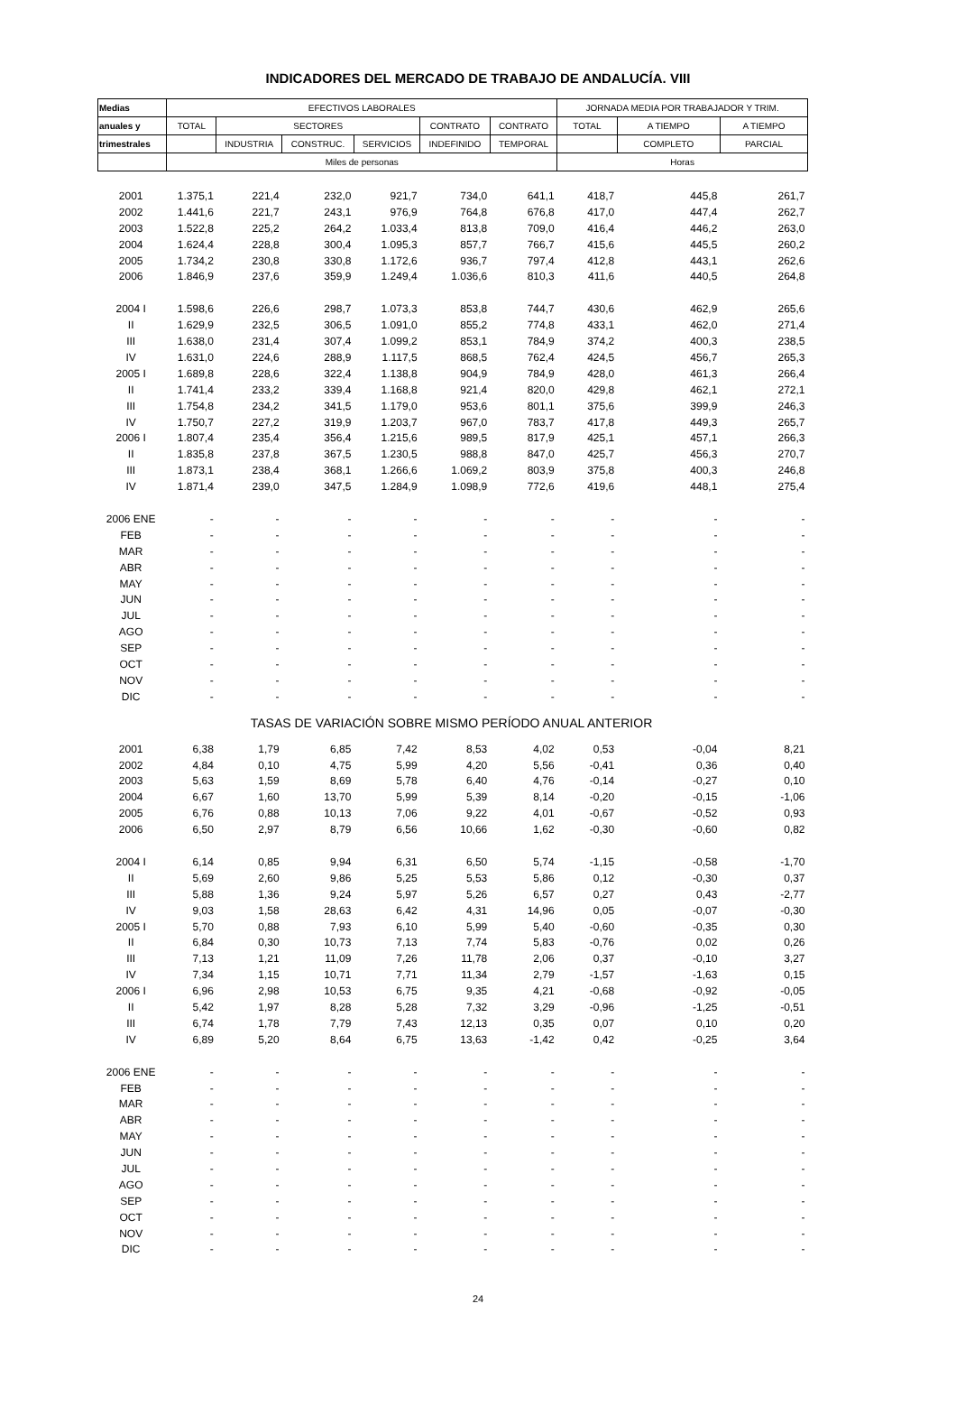INDICADORES DEL MERCADO DE TRABAJO DE ANDALUCÍA. VIII
| Medias | EFECTIVOS LABORALES | | | | | | JORNADA MEDIA POR TRABAJADOR Y TRIM. | | |
| --- | --- | --- | --- | --- | --- | --- | --- | --- | --- |
| anuales y | TOTAL | SECTORES | | | CONTRATO | CONTRATO | TOTAL | A TIEMPO | A TIEMPO |
| trimestrales | | INDUSTRIA | CONSTRUC. | SERVICIOS | INDEFINIDO | TEMPORAL | | COMPLETO | PARCIAL |
| | Miles de personas | | | | | | Horas | | |
| 2001 | 1.375,1 | 221,4 | 232,0 | 921,7 | 734,0 | 641,1 | 418,7 | 445,8 | 261,7 |
| 2002 | 1.441,6 | 221,7 | 243,1 | 976,9 | 764,8 | 676,8 | 417,0 | 447,4 | 262,7 |
| 2003 | 1.522,8 | 225,2 | 264,2 | 1.033,4 | 813,8 | 709,0 | 416,4 | 446,2 | 263,0 |
| 2004 | 1.624,4 | 228,8 | 300,4 | 1.095,3 | 857,7 | 766,7 | 415,6 | 445,5 | 260,2 |
| 2005 | 1.734,2 | 230,8 | 330,8 | 1.172,6 | 936,7 | 797,4 | 412,8 | 443,1 | 262,6 |
| 2006 | 1.846,9 | 237,6 | 359,9 | 1.249,4 | 1.036,6 | 810,3 | 411,6 | 440,5 | 264,8 |
| 2004 I | 1.598,6 | 226,6 | 298,7 | 1.073,3 | 853,8 | 744,7 | 430,6 | 462,9 | 265,6 |
| II | 1.629,9 | 232,5 | 306,5 | 1.091,0 | 855,2 | 774,8 | 433,1 | 462,0 | 271,4 |
| III | 1.638,0 | 231,4 | 307,4 | 1.099,2 | 853,1 | 784,9 | 374,2 | 400,3 | 238,5 |
| IV | 1.631,0 | 224,6 | 288,9 | 1.117,5 | 868,5 | 762,4 | 424,5 | 456,7 | 265,3 |
| 2005 I | 1.689,8 | 228,6 | 322,4 | 1.138,8 | 904,9 | 784,9 | 428,0 | 461,3 | 266,4 |
| II | 1.741,4 | 233,2 | 339,4 | 1.168,8 | 921,4 | 820,0 | 429,8 | 462,1 | 272,1 |
| III | 1.754,8 | 234,2 | 341,5 | 1.179,0 | 953,6 | 801,1 | 375,6 | 399,9 | 246,3 |
| IV | 1.750,7 | 227,2 | 319,9 | 1.203,7 | 967,0 | 783,7 | 417,8 | 449,3 | 265,7 |
| 2006 I | 1.807,4 | 235,4 | 356,4 | 1.215,6 | 989,5 | 817,9 | 425,1 | 457,1 | 266,3 |
| II | 1.835,8 | 237,8 | 367,5 | 1.230,5 | 988,8 | 847,0 | 425,7 | 456,3 | 270,7 |
| III | 1.873,1 | 238,4 | 368,1 | 1.266,6 | 1.069,2 | 803,9 | 375,8 | 400,3 | 246,8 |
| IV | 1.871,4 | 239,0 | 347,5 | 1.284,9 | 1.098,9 | 772,6 | 419,6 | 448,1 | 275,4 |
| 2006 ENE | - | - | - | - | - | - | - | - | - |
| FEB | - | - | - | - | - | - | - | - | - |
| MAR | - | - | - | - | - | - | - | - | - |
| ABR | - | - | - | - | - | - | - | - | - |
| MAY | - | - | - | - | - | - | - | - | - |
| JUN | - | - | - | - | - | - | - | - | - |
| JUL | - | - | - | - | - | - | - | - | - |
| AGO | - | - | - | - | - | - | - | - | - |
| SEP | - | - | - | - | - | - | - | - | - |
| OCT | - | - | - | - | - | - | - | - | - |
| NOV | - | - | - | - | - | - | - | - | - |
| DIC | - | - | - | - | - | - | - | - | - |
| TASAS DE VARIACIÓN SOBRE MISMO PERÍODO ANUAL ANTERIOR | | | | | | | | | |
| 2001 | 6,38 | 1,79 | 6,85 | 7,42 | 8,53 | 4,02 | 0,53 | -0,04 | 8,21 |
| 2002 | 4,84 | 0,10 | 4,75 | 5,99 | 4,20 | 5,56 | -0,41 | 0,36 | 0,40 |
| 2003 | 5,63 | 1,59 | 8,69 | 5,78 | 6,40 | 4,76 | -0,14 | -0,27 | 0,10 |
| 2004 | 6,67 | 1,60 | 13,70 | 5,99 | 5,39 | 8,14 | -0,20 | -0,15 | -1,06 |
| 2005 | 6,76 | 0,88 | 10,13 | 7,06 | 9,22 | 4,01 | -0,67 | -0,52 | 0,93 |
| 2006 | 6,50 | 2,97 | 8,79 | 6,56 | 10,66 | 1,62 | -0,30 | -0,60 | 0,82 |
| 2004 I | 6,14 | 0,85 | 9,94 | 6,31 | 6,50 | 5,74 | -1,15 | -0,58 | -1,70 |
| II | 5,69 | 2,60 | 9,86 | 5,25 | 5,53 | 5,86 | 0,12 | -0,30 | 0,37 |
| III | 5,88 | 1,36 | 9,24 | 5,97 | 5,26 | 6,57 | 0,27 | 0,43 | -2,77 |
| IV | 9,03 | 1,58 | 28,63 | 6,42 | 4,31 | 14,96 | 0,05 | -0,07 | -0,30 |
| 2005 I | 5,70 | 0,88 | 7,93 | 6,10 | 5,99 | 5,40 | -0,60 | -0,35 | 0,30 |
| II | 6,84 | 0,30 | 10,73 | 7,13 | 7,74 | 5,83 | -0,76 | 0,02 | 0,26 |
| III | 7,13 | 1,21 | 11,09 | 7,26 | 11,78 | 2,06 | 0,37 | -0,10 | 3,27 |
| IV | 7,34 | 1,15 | 10,71 | 7,71 | 11,34 | 2,79 | -1,57 | -1,63 | 0,15 |
| 2006 I | 6,96 | 2,98 | 10,53 | 6,75 | 9,35 | 4,21 | -0,68 | -0,92 | -0,05 |
| II | 5,42 | 1,97 | 8,28 | 5,28 | 7,32 | 3,29 | -0,96 | -1,25 | -0,51 |
| III | 6,74 | 1,78 | 7,79 | 7,43 | 12,13 | 0,35 | 0,07 | 0,10 | 0,20 |
| IV | 6,89 | 5,20 | 8,64 | 6,75 | 13,63 | -1,42 | 0,42 | -0,25 | 3,64 |
| 2006 ENE | - | - | - | - | - | - | - | - | - |
| FEB | - | - | - | - | - | - | - | - | - |
| MAR | - | - | - | - | - | - | - | - | - |
| ABR | - | - | - | - | - | - | - | - | - |
| MAY | - | - | - | - | - | - | - | - | - |
| JUN | - | - | - | - | - | - | - | - | - |
| JUL | - | - | - | - | - | - | - | - | - |
| AGO | - | - | - | - | - | - | - | - | - |
| SEP | - | - | - | - | - | - | - | - | - |
| OCT | - | - | - | - | - | - | - | - | - |
| NOV | - | - | - | - | - | - | - | - | - |
| DIC | - | - | - | - | - | - | - | - | - |
24